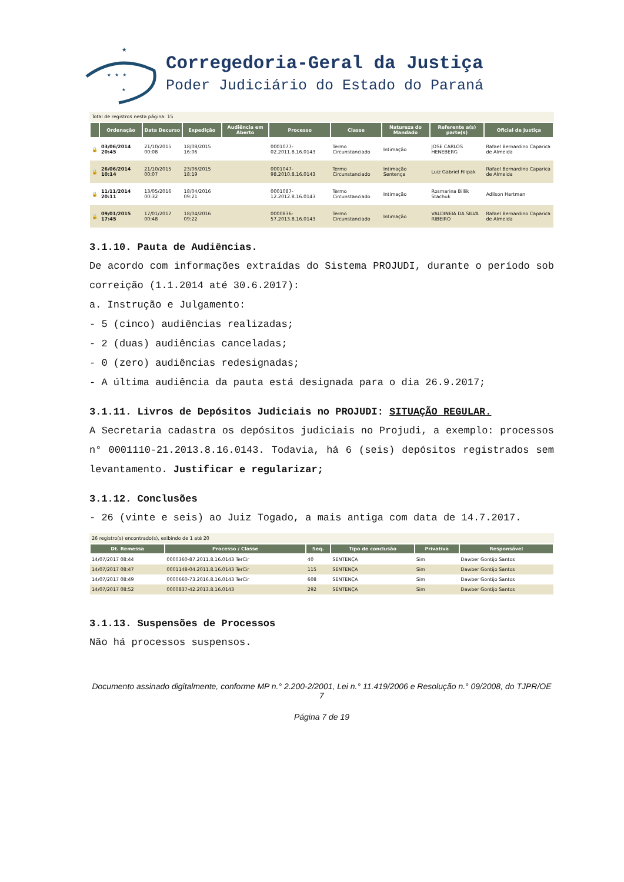★
★ ★ ★
★
Corregedoria-Geral da Justiça
Poder Judiciário do Estado do Paraná
Total de registros nesta página: 15
| | Ordenação | Data Decurso | Expedição | Audiência em Aberto | Processo | Classe | Natureza do Mandado | Referente a(s) parte(s) | Oficial de Justiça |
| --- | --- | --- | --- | --- | --- | --- | --- | --- | --- |
| 🔒 | 03/06/2014 20:45 | 21/10/2015 00:08 | 18/08/2015 16:06 | | 0001077-02.2011.8.16.0143 | Termo Circunstanciado | Intimação | JOSE CARLOS HENEBERG | Rafael Bernardino Caparica de Almeida |
| 🔒 | 26/06/2014 10:14 | 21/10/2015 00:07 | 23/06/2015 18:19 | | 0001047-98.2010.8.16.0143 | Termo Circunstanciado | Intimação Sentença | Luiz Gabriel Filipak | Rafael Bernardino Caparica de Almeida |
| 🔒 | 11/11/2014 20:11 | 13/05/2016 00:32 | 18/04/2016 09:21 | | 0001087-12.2012.8.16.0143 | Termo Circunstanciado | Intimação | Rosmarina Billik Stachuk | Adilson Hartman |
| 🔒 | 09/01/2015 17:45 | 17/01/2017 00:48 | 18/04/2016 09:22 | | 0000836-57.2013.8.16.0143 | Termo Circunstanciado | Intimação | VALDINEIA DA SILVA RIBEIRO | Rafael Bernardino Caparica de Almeida |
3.1.10. Pauta de Audiências.
De acordo com informações extraídas do Sistema PROJUDI, durante o período sob correição (1.1.2014 até 30.6.2017):
a. Instrução e Julgamento:
- 5 (cinco) audiências realizadas;
- 2 (duas) audiências canceladas;
- 0 (zero) audiências redesignadas;
- A última audiência da pauta está designada para o dia 26.9.2017;
3.1.11. Livros de Depósitos Judiciais no PROJUDI: SITUAÇÃO REGULAR.
A Secretaria cadastra os depósitos judiciais no Projudi, a exemplo: processos n° 0001110-21.2013.8.16.0143. Todavia, há 6 (seis) depósitos registrados sem levantamento. Justificar e regularizar;
3.1.12. Conclusões
- 26 (vinte e seis) ao Juiz Togado, a mais antiga com data de 14.7.2017.
26 registro(s) encontrado(s), exibindo de 1 até 20
| Dt. Remessa | Processo / Classe | Seq. | Tipo de conclusão | Privativa | Responsável |
| --- | --- | --- | --- | --- | --- |
| 14/07/2017 08:44 | 0000360-87.2011.8.16.0143 TerCir | 40 | SENTENÇA | Sim | Dawber Gontijo Santos |
| 14/07/2017 08:47 | 0001148-04.2011.8.16.0143 TerCir | 115 | SENTENÇA | Sim | Dawber Gontijo Santos |
| 14/07/2017 08:49 | 0000660-73.2016.8.16.0143 TerCir | 608 | SENTENÇA | Sim | Dawber Gontijo Santos |
| 14/07/2017 08:52 | 0000837-42.2013.8.16.0143 | 292 | SENTENÇA | Sim | Dawber Gontijo Santos |
3.1.13. Suspensões de Processos
Não há processos suspensos.
Documento assinado digitalmente, conforme MP n.° 2.200-2/2001, Lei n.° 11.419/2006 e Resolução n.° 09/2008, do TJPR/OE 7
Página 7 de 19